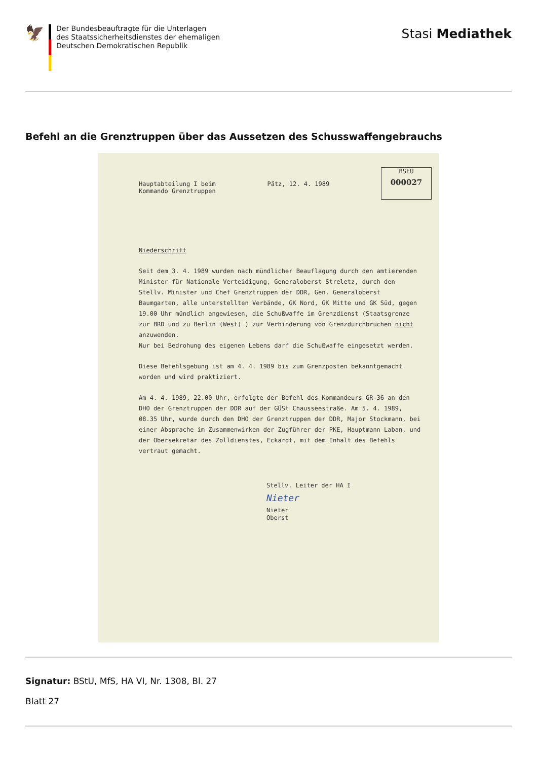🦅
Der Bundesbeauftragte für die Unterlagen
des Staatssicherheitsdienstes der ehemaligen
Deutschen Demokratischen Republik
Stasi Mediathek
Befehl an die Grenztruppen über das Aussetzen des Schusswaffengebrauchs
Hauptabteilung I beim
Kommando Grenztruppen
Pätz, 12. 4. 1989
BStU
000027
Niederschrift
Seit dem 3. 4. 1989 wurden nach mündlicher Beauflagung durch den amtierenden Minister für Nationale Verteidigung, Generaloberst Streletz, durch den Stellv. Minister und Chef Grenztruppen der DDR, Gen. Generaloberst Baumgarten, alle unterstellten Verbände, GK Nord, GK Mitte und GK Süd, gegen 19.00 Uhr mündlich angewiesen, die Schußwaffe im Grenzdienst (Staatsgrenze zur BRD und zu Berlin (West) ) zur Verhinderung von Grenzdurchbrüchen nicht anzuwenden.
Nur bei Bedrohung des eigenen Lebens darf die Schußwaffe eingesetzt werden.
Diese Befehlsgebung ist am 4. 4. 1989 bis zum Grenzposten bekanntgemacht worden und wird praktiziert.
Am 4. 4. 1989, 22.00 Uhr, erfolgte der Befehl des Kommandeurs GR-36 an den DHO der Grenztruppen der DDR auf der GÜSt Chausseestraße. Am 5. 4. 1989, 08.35 Uhr, wurde durch den DHO der Grenztruppen der DDR, Major Stockmann, bei einer Absprache im Zusammenwirken der Zugführer der PKE, Hauptmann Laban, und der Obersekretär des Zolldienstes, Eckardt, mit dem Inhalt des Befehls vertraut gemacht.
Stellv. Leiter der HA I
Nieter
Nieter
Oberst
Signatur: BStU, MfS, HA VI, Nr. 1308, Bl. 27
Blatt 27